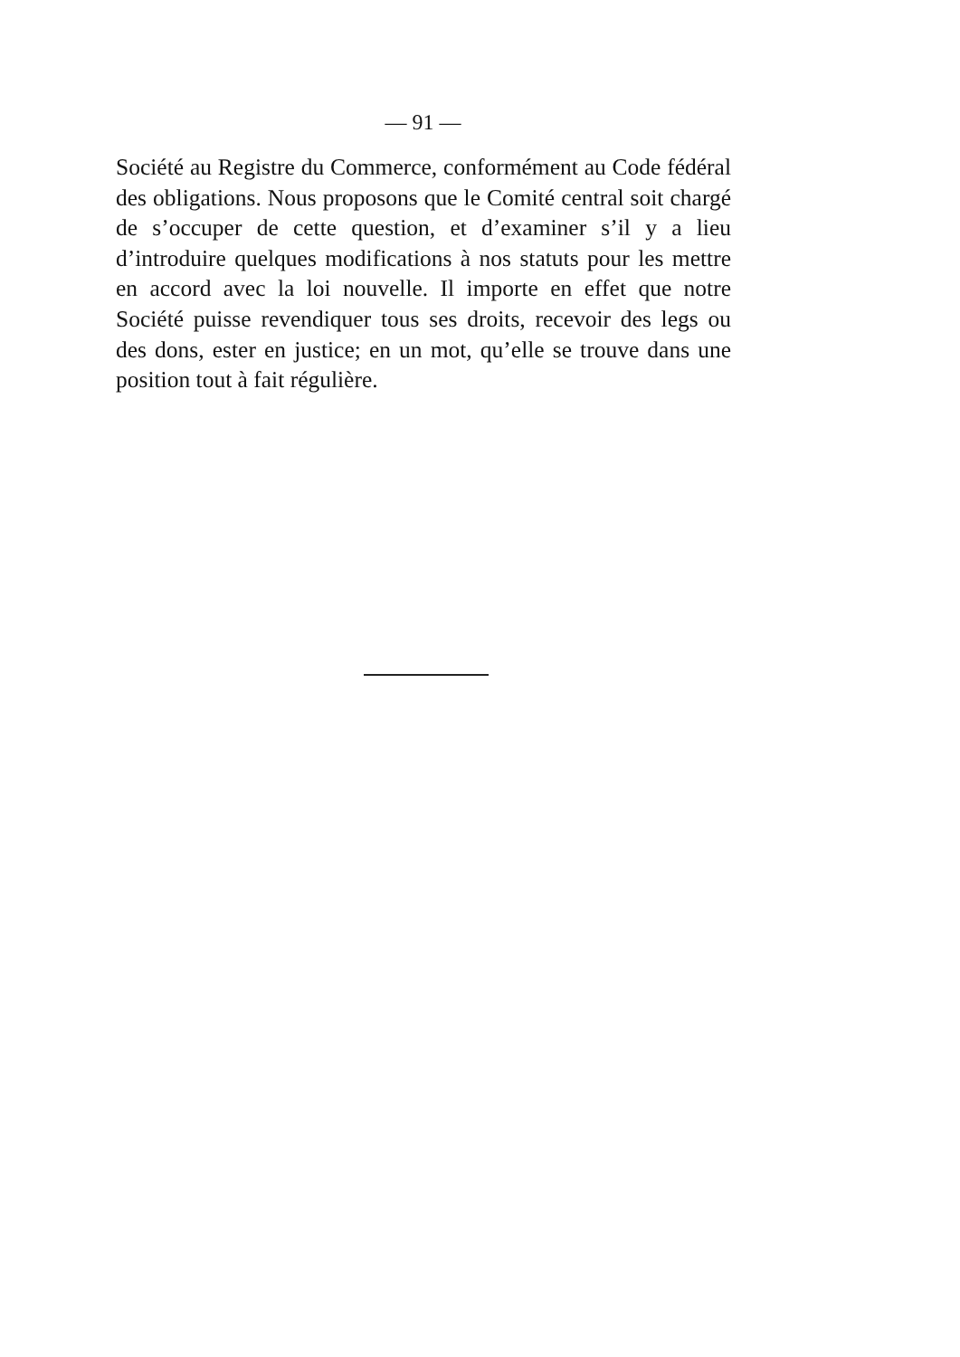— 91 —
Société au Registre du Commerce, conformément au Code fédéral des obligations. Nous proposons que le Comité central soit chargé de s’occuper de cette question, et d’examiner s’il y a lieu d’introduire quelques modifications à nos statuts pour les mettre en accord avec la loi nouvelle. Il importe en effet que notre Société puisse revendiquer tous ses droits, recevoir des legs ou des dons, ester en justice; en un mot, qu’elle se trouve dans une position tout à fait régulière.